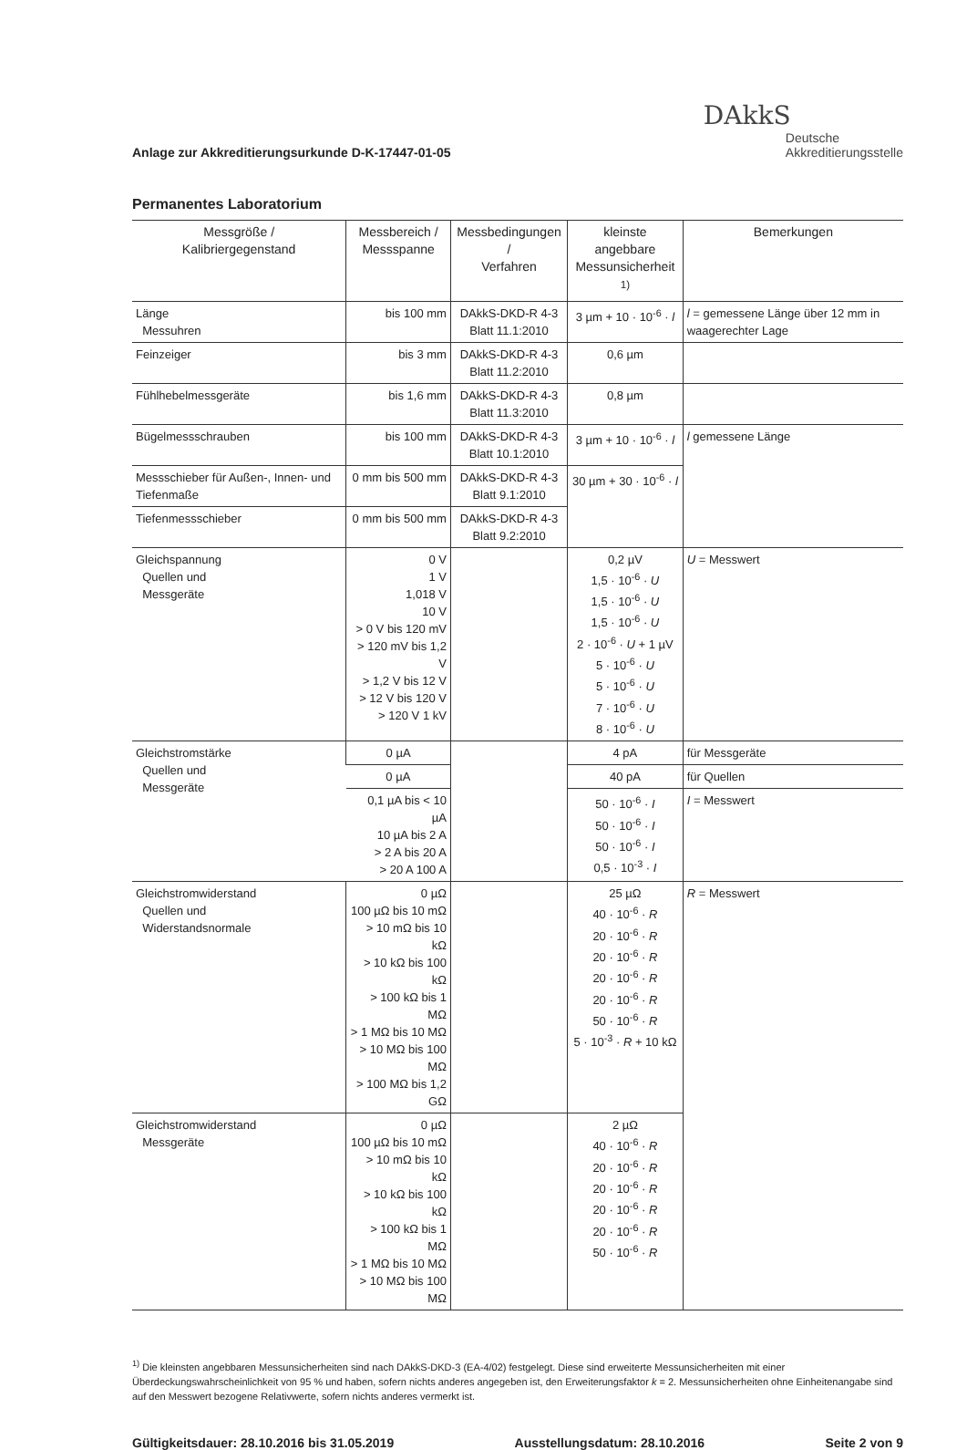Anlage zur Akkreditierungsurkunde D-K-17447-01-05
DAkkS
Deutsche
Akkreditierungsstelle
Permanentes Laboratorium
| Messgröße / Kalibriergegenstand | Messbereich / Messspanne | Messbedingungen / Verfahren | kleinste angebbare Messunsicherheit <sup>1)</sup> | Bemerkungen |
| --- | --- | --- | --- | --- |
| Länge Messuhren | bis 100 mm | DAkkS-DKD-R 4-3 Blatt 11.1:2010 | 3 µm + 10 · 10<sup>-6</sup> · l | l = gemessene Länge über 12 mm in waagerechter Lage |
| Feinzeiger | bis 3 mm | DAkkS-DKD-R 4-3 Blatt 11.2:2010 | 0,6 µm | |
| Fühlhebelmessgeräte | bis 1,6 mm | DAkkS-DKD-R 4-3 Blatt 11.3:2010 | 0,8 µm | |
| Bügelmessschrauben | bis 100 mm | DAkkS-DKD-R 4-3 Blatt 10.1:2010 | 3 µm + 10 · 10<sup>-6</sup> · l | l gemessene Länge |
| Messschieber für Außen-, Innen- und Tiefenmaße | 0 mm bis 500 mm | DAkkS-DKD-R 4-3 Blatt 9.1:2010 | 30 µm + 30 · 10<sup>-6</sup> · l | |
| Tiefenmessschieber | 0 mm bis 500 mm | DAkkS-DKD-R 4-3 Blatt 9.2:2010 | | |
| Gleichspannung Quellen und Messgeräte | 0 V 1 V 1,018 V 10 V > 0 V bis 120 mV > 120 mV bis 1,2 V > 1,2 V bis 12 V > 12 V bis 120 V > 120 V 1 kV | | 0,2 µV 1,5 · 10<sup>-6</sup> · U 1,5 · 10<sup>-6</sup> · U 1,5 · 10<sup>-6</sup> · U 2 · 10<sup>-6</sup> · U + 1 µV 5 · 10<sup>-6</sup> · U 5 · 10<sup>-6</sup> · U 7 · 10<sup>-6</sup> · U 8 · 10<sup>-6</sup> · U | U = Messwert |
| Gleichstromstärke Quellen und Messgeräte | 0 µA | | 4 pA | für Messgeräte |
| | 0 µA | | 40 pA | für Quellen |
| | 0,1 µA bis < 10 µA 10 µA bis 2 A > 2 A bis 20 A > 20 A 100 A | | 50 · 10<sup>-6</sup> · I 50 · 10<sup>-6</sup> · I 50 · 10<sup>-6</sup> · I 0,5 · 10<sup>-3</sup> · I | I = Messwert |
| Gleichstromwiderstand Quellen und Widerstandsnormale | 0 µΩ 100 µΩ bis 10 mΩ > 10 mΩ bis 10 kΩ > 10 kΩ bis 100 kΩ > 100 kΩ bis 1 MΩ > 1 MΩ bis 10 MΩ > 10 MΩ bis 100 MΩ > 100 MΩ bis 1,2 GΩ | | 25 µΩ 40 · 10<sup>-6</sup> · R 20 · 10<sup>-6</sup> · R 20 · 10<sup>-6</sup> · R 20 · 10<sup>-6</sup> · R 20 · 10<sup>-6</sup> · R 50 · 10<sup>-6</sup> · R 5 · 10<sup>-3</sup> · R + 10 kΩ | R = Messwert |
| Gleichstromwiderstand Messgeräte | 0 µΩ 100 µΩ bis 10 mΩ > 10 mΩ bis 10 kΩ > 10 kΩ bis 100 kΩ > 100 kΩ bis 1 MΩ > 1 MΩ bis 10 MΩ > 10 MΩ bis 100 MΩ | | 2 µΩ 40 · 10<sup>-6</sup> · R 20 · 10<sup>-6</sup> · R 20 · 10<sup>-6</sup> · R 20 · 10<sup>-6</sup> · R 20 · 10<sup>-6</sup> · R 50 · 10<sup>-6</sup> · R | |
<sup>1)</sup> Die kleinsten angebbaren Messunsicherheiten sind nach DAkkS-DKD-3 (EA-4/02) festgelegt. Diese sind erweiterte Messunsicherheiten mit einer Überdeckungswahrscheinlichkeit von 95 % und haben, sofern nichts anderes angegeben ist, den Erweiterungsfaktor k = 2. Messunsicherheiten ohne Einheitenangabe sind auf den Messwert bezogene Relativwerte, sofern nichts anderes vermerkt ist.
Gültigkeitsdauer: 28.10.2016 bis 31.05.2019 Ausstellungsdatum: 28.10.2016 Seite 2 von 9